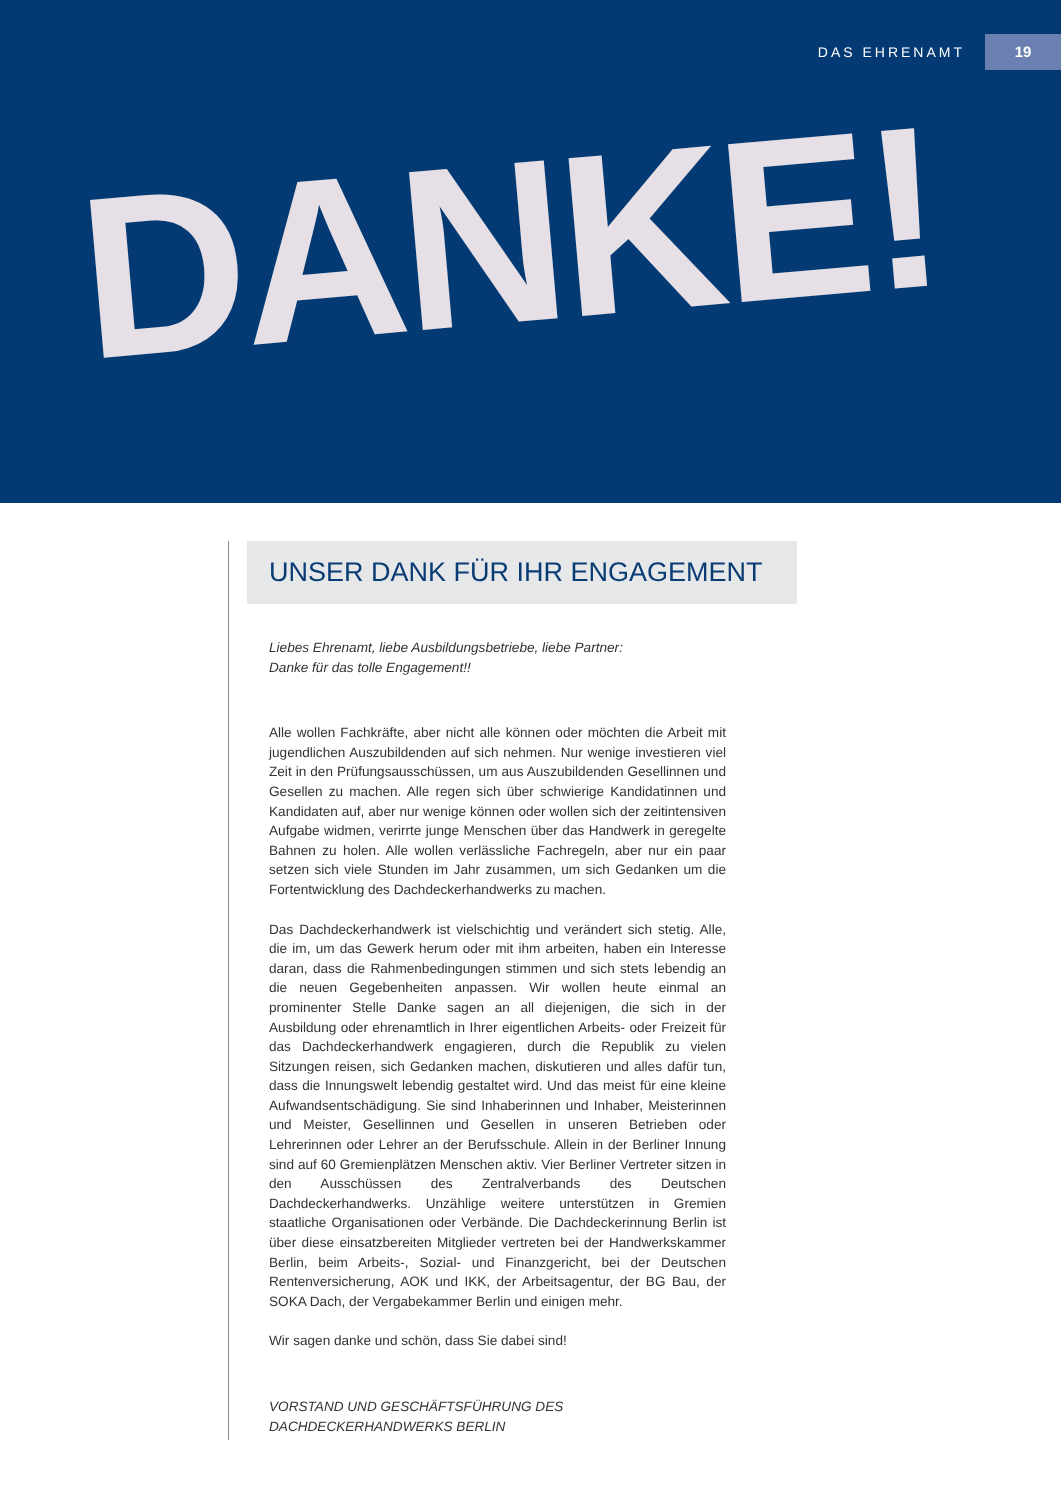DAS EHRENAMT 19
DANKE!
UNSER DANK FÜR IHR ENGAGEMENT
Liebes Ehrenamt, liebe Ausbildungsbetriebe, liebe Partner:
Danke für das tolle Engagement!!
Alle wollen Fachkräfte, aber nicht alle können oder möchten die Arbeit mit jugendlichen Auszubildenden auf sich nehmen. Nur wenige investieren viel Zeit in den Prüfungsausschüssen, um aus Auszubildenden Gesellinnen und Gesellen zu machen. Alle regen sich über schwierige Kandidatinnen und Kandidaten auf, aber nur wenige können oder wollen sich der zeitintensiven Aufgabe widmen, verirrte junge Menschen über das Handwerk in geregelte Bahnen zu holen. Alle wollen verlässliche Fachregeln, aber nur ein paar setzen sich viele Stunden im Jahr zusammen, um sich Gedanken um die Fortentwicklung des Dachdeckerhandwerks zu machen.
Das Dachdeckerhandwerk ist vielschichtig und verändert sich stetig. Alle, die im, um das Gewerk herum oder mit ihm arbeiten, haben ein Interesse daran, dass die Rahmenbedingungen stimmen und sich stets lebendig an die neuen Gegebenheiten anpassen. Wir wollen heute einmal an prominenter Stelle Danke sagen an all diejenigen, die sich in der Ausbildung oder ehrenamtlich in Ihrer eigentlichen Arbeits- oder Freizeit für das Dachdeckerhandwerk engagieren, durch die Republik zu vielen Sitzungen reisen, sich Gedanken machen, diskutieren und alles dafür tun, dass die Innungswelt lebendig gestaltet wird. Und das meist für eine kleine Aufwandsentschädigung. Sie sind Inhaberinnen und Inhaber, Meisterinnen und Meister, Gesellinnen und Gesellen in unseren Betrieben oder Lehrerinnen oder Lehrer an der Berufsschule. Allein in der Berliner Innung sind auf 60 Gremienplätzen Menschen aktiv. Vier Berliner Vertreter sitzen in den Ausschüssen des Zentralverbands des Deutschen Dachdeckerhandwerks. Unzählige weitere unterstützen in Gremien staatliche Organisationen oder Verbände. Die Dachdeckerinnung Berlin ist über diese einsatzbereiten Mitglieder vertreten bei der Handwerkskammer Berlin, beim Arbeits-, Sozial- und Finanzgericht, bei der Deutschen Rentenversicherung, AOK und IKK, der Arbeitsagentur, der BG Bau, der SOKA Dach, der Vergabekammer Berlin und einigen mehr.
Wir sagen danke und schön, dass Sie dabei sind!
VORSTAND UND GESCHÄFTSFÜHRUNG DES
DACHDECKERHANDWERKS BERLIN